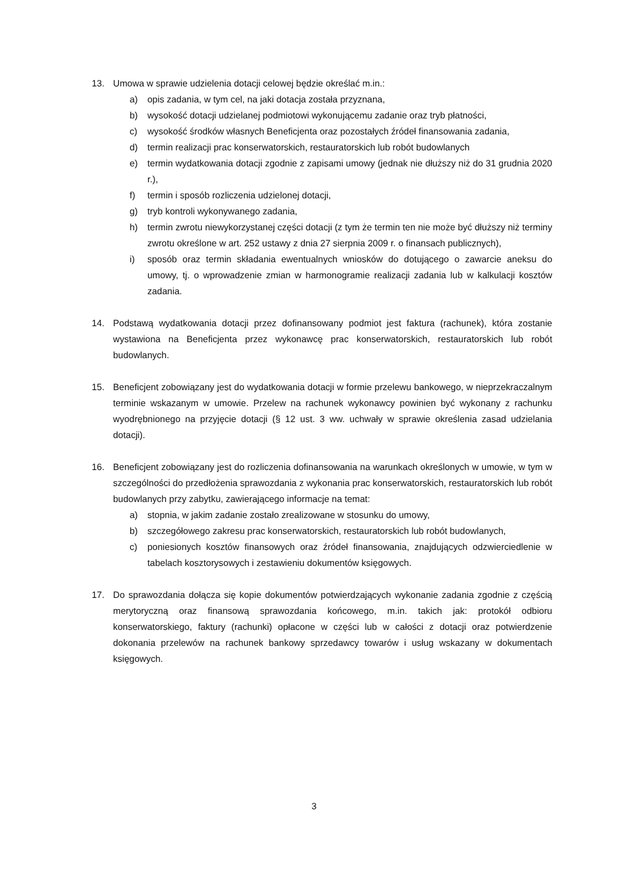13. Umowa w sprawie udzielenia dotacji celowej będzie określać m.in.:
a) opis zadania, w tym cel, na jaki dotacja została przyznana,
b) wysokość dotacji udzielanej podmiotowi wykonującemu zadanie oraz tryb płatności,
c) wysokość środków własnych Beneficjenta oraz pozostałych źródeł finansowania zadania,
d) termin realizacji prac konserwatorskich, restauratorskich lub robót budowlanych
e) termin wydatkowania dotacji zgodnie z zapisami umowy (jednak nie dłuższy niż do 31 grudnia 2020 r.),
f) termin i sposób rozliczenia udzielonej dotacji,
g) tryb kontroli wykonywanego zadania,
h) termin zwrotu niewykorzystanej części dotacji (z tym że termin ten nie może być dłuższy niż terminy zwrotu określone w art. 252 ustawy z dnia 27 sierpnia 2009 r. o finansach publicznych),
i) sposób oraz termin składania ewentualnych wniosków do dotującego o zawarcie aneksu do umowy, tj. o wprowadzenie zmian w harmonogramie realizacji zadania lub w kalkulacji kosztów zadania.
14. Podstawą wydatkowania dotacji przez dofinansowany podmiot jest faktura (rachunek), która zostanie wystawiona na Beneficjenta przez wykonawcę prac konserwatorskich, restauratorskich lub robót budowlanych.
15. Beneficjent zobowiązany jest do wydatkowania dotacji w formie przelewu bankowego, w nieprzekraczalnym terminie wskazanym w umowie. Przelew na rachunek wykonawcy powinien być wykonany z rachunku wyodrębnionego na przyjęcie dotacji (§ 12 ust. 3 ww. uchwały w sprawie określenia zasad udzielania dotacji).
16. Beneficjent zobowiązany jest do rozliczenia dofinansowania na warunkach określonych w umowie, w tym w szczególności do przedłożenia sprawozdania z wykonania prac konserwatorskich, restauratorskich lub robót budowlanych przy zabytku, zawierającego informacje na temat:
a) stopnia, w jakim zadanie zostało zrealizowane w stosunku do umowy,
b) szczegółowego zakresu prac konserwatorskich, restauratorskich lub robót budowlanych,
c) poniesionych kosztów finansowych oraz źródeł finansowania, znajdujących odzwierciedlenie w tabelach kosztorysowych i zestawieniu dokumentów księgowych.
17. Do sprawozdania dołącza się kopie dokumentów potwierdzających wykonanie zadania zgodnie z częścią merytoryczną oraz finansową sprawozdania końcowego, m.in. takich jak: protokół odbioru konserwatorskiego, faktury (rachunki) opłacone w części lub w całości z dotacji oraz potwierdzenie dokonania przelewów na rachunek bankowy sprzedawcy towarów i usług wskazany w dokumentach księgowych.
3